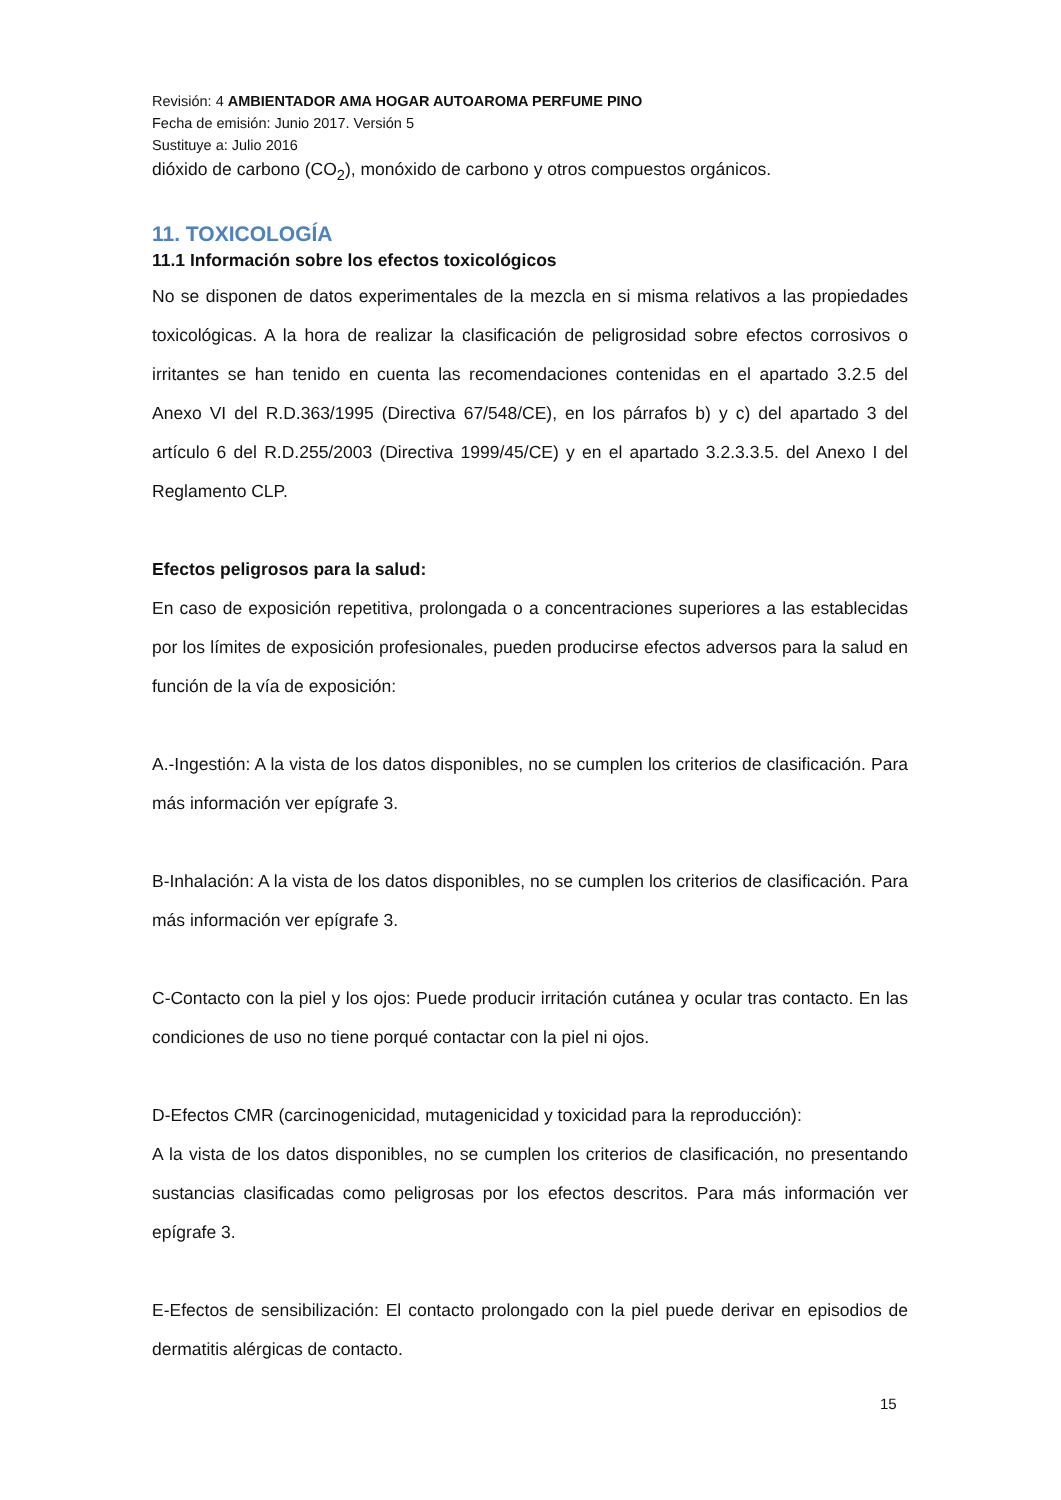Revisión: 4 AMBIENTADOR AMA HOGAR AUTOAROMA PERFUME PINO
Fecha de emisión: Junio 2017. Versión 5
Sustituye a: Julio 2016
dióxido de carbono (CO<sub>2</sub>), monóxido de carbono y otros compuestos orgánicos.
11. TOXICOLOGÍA
11.1 Información sobre los efectos toxicológicos
No se disponen de datos experimentales de la mezcla en si misma relativos a las propiedades toxicológicas. A la hora de realizar la clasificación de peligrosidad sobre efectos corrosivos o irritantes se han tenido en cuenta las recomendaciones contenidas en el apartado 3.2.5 del Anexo VI del R.D.363/1995 (Directiva 67/548/CE), en los párrafos b) y c) del apartado 3 del artículo 6 del R.D.255/2003 (Directiva 1999/45/CE) y en el apartado 3.2.3.3.5. del Anexo I del Reglamento CLP.
Efectos peligrosos para la salud:
En caso de exposición repetitiva, prolongada o a concentraciones superiores a las establecidas por los límites de exposición profesionales, pueden producirse efectos adversos para la salud en función de la vía de exposición:
A.-Ingestión: A la vista de los datos disponibles, no se cumplen los criterios de clasificación. Para más información ver epígrafe 3.
B-Inhalación: A la vista de los datos disponibles, no se cumplen los criterios de clasificación. Para más información ver epígrafe 3.
C-Contacto con la piel y los ojos: Puede producir irritación cutánea y ocular tras contacto. En las condiciones de uso no tiene porqué contactar con la piel ni ojos.
D-Efectos CMR (carcinogenicidad, mutagenicidad y toxicidad para la reproducción):
A la vista de los datos disponibles, no se cumplen los criterios de clasificación, no presentando sustancias clasificadas como peligrosas por los efectos descritos. Para más información ver epígrafe 3.
E-Efectos de sensibilización: El contacto prolongado con la piel puede derivar en episodios de dermatitis alérgicas de contacto.
15